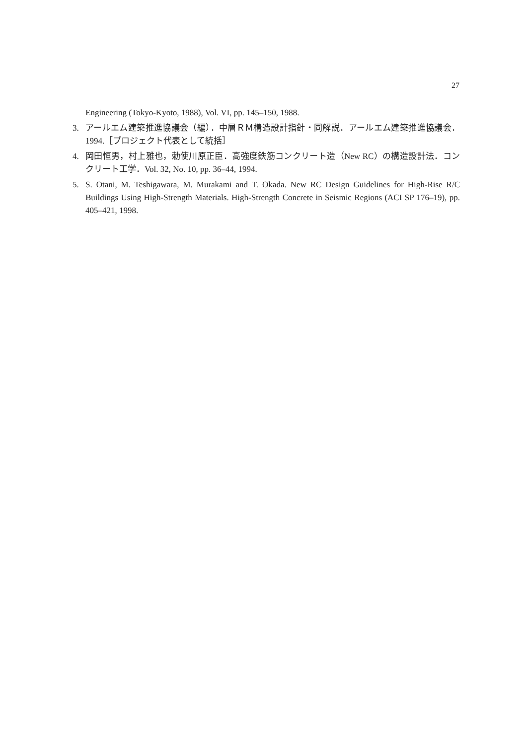27
Engineering (Tokyo-Kyoto, 1988), Vol. VI, pp. 145–150, 1988.
3. アールエム建築推進協議会（編）．中層ＲＭ構造設計指針・同解説．アールエム建築推進協議会．1994.［プロジェクト代表として統括］
4. 岡田恒男，村上雅也，勅使川原正臣．高強度鉄筋コンクリート造（New RC）の構造設計法．コンクリート工学．Vol. 32, No. 10, pp. 36–44, 1994.
5. S. Otani, M. Teshigawara, M. Murakami and T. Okada. New RC Design Guidelines for High-Rise R/C Buildings Using High-Strength Materials. High-Strength Concrete in Seismic Regions (ACI SP 176–19), pp. 405–421, 1998.